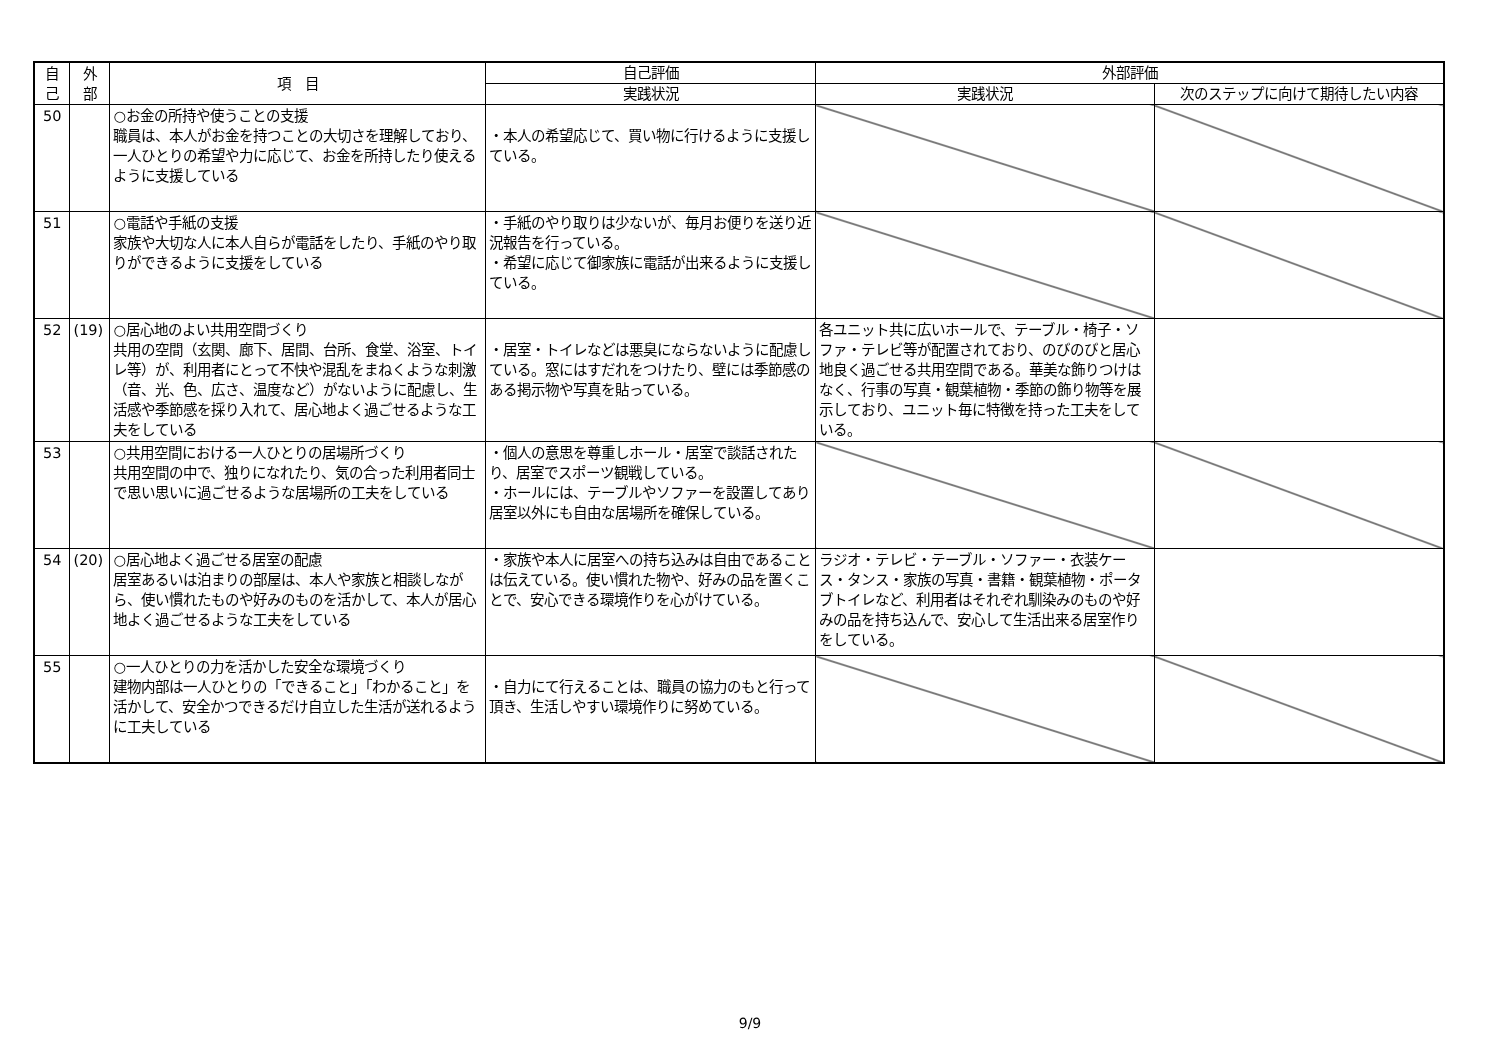| 自 己 | 外 部 | 項 目 | 自己評価 | 外部評価 | |
| --- | --- | --- | --- | --- | --- |
| | | | 実践状況 | 実践状況 | 次のステップに向けて期待したい内容 |
| 50 | | ○お金の所持や使うことの支援 職員は、本人がお金を持つことの大切さを理解しており、一人ひとりの希望や力に応じて、お金を所持したり使えるように支援している | ・本人の希望応じて、買い物に行けるように支援している。 | | |
| 51 | | ○電話や手紙の支援 家族や大切な人に本人自らが電話をしたり、手紙のやり取りができるように支援をしている | ・手紙のやり取りは少ないが、毎月お便りを送り近況報告を行っている。 ・希望に応じて御家族に電話が出来るように支援している。 | | |
| 52 | (19) | ○居心地のよい共用空間づくり 共用の空間（玄関、廊下、居間、台所、食堂、浴室、トイレ等）が、利用者にとって不快や混乱をまねくような刺激（音、光、色、広さ、温度など）がないように配慮し、生活感や季節感を採り入れて、居心地よく過ごせるような工夫をしている | ・居室・トイレなどは悪臭にならないように配慮している。窓にはすだれをつけたり、壁には季節感のある掲示物や写真を貼っている。 | 各ユニット共に広いホールで、テーブル・椅子・ソファ・テレビ等が配置されており、のびのびと居心地良く過ごせる共用空間である。華美な飾りつけはなく、行事の写真・観葉植物・季節の飾り物等を展示しており、ユニット毎に特徴を持った工夫をしている。 | |
| 53 | | ○共用空間における一人ひとりの居場所づくり 共用空間の中で、独りになれたり、気の合った利用者同士で思い思いに過ごせるような居場所の工夫をしている | ・個人の意思を尊重しホール・居室で談話されたり、居室でスポーツ観戦している。 ・ホールには、テーブルやソファーを設置してあり居室以外にも自由な居場所を確保している。 | | |
| 54 | (20) | ○居心地よく過ごせる居室の配慮 居室あるいは泊まりの部屋は、本人や家族と相談しながら、使い慣れたものや好みのものを活かして、本人が居心地よく過ごせるような工夫をしている | ・家族や本人に居室への持ち込みは自由であることは伝えている。使い慣れた物や、好みの品を置くことで、安心できる環境作りを心がけている。 | ラジオ・テレビ・テーブル・ソファー・衣装ケース・タンス・家族の写真・書籍・観葉植物・ポータブトイレなど、利用者はそれぞれ馴染みのものや好みの品を持ち込んで、安心して生活出来る居室作りをしている。 | |
| 55 | | ○一人ひとりの力を活かした安全な環境づくり 建物内部は一人ひとりの「できること」「わかること」を活かして、安全かつできるだけ自立した生活が送れるように工夫している | ・自力にて行えることは、職員の協力のもと行って頂き、生活しやすい環境作りに努めている。 | | |
9/9